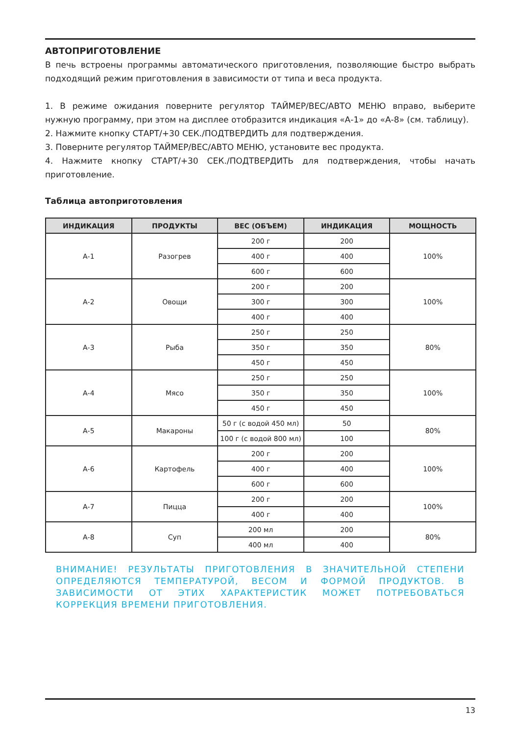АВТОПРИГОТОВЛЕНИЕ
В печь встроены программы автоматического приготовления, позволяющие быстро выбрать подходящий режим приготовления в зависимости от типа и веса продукта.
1. В режиме ожидания поверните регулятор ТАЙМЕР/ВЕС/АВТО МЕНЮ вправо, выберите нужную программу, при этом на дисплее отобразится индикация «А-1» до «А-8» (см. таблицу).
2. Нажмите кнопку СТАРТ/+30 СЕК./ПОДТВЕРДИТЬ для подтверждения.
3. Поверните регулятор ТАЙМЕР/ВЕС/АВТО МЕНЮ, установите вес продукта.
4. Нажмите кнопку СТАРТ/+30 СЕК./ПОДТВЕРДИТЬ для подтверждения, чтобы начать приготовление.
Таблица автоприготовления
| ИНДИКАЦИЯ | ПРОДУКТЫ | ВЕС (ОБЪЕМ) | ИНДИКАЦИЯ | МОЩНОСТЬ |
| --- | --- | --- | --- | --- |
| А-1 | Разогрев | 200 г | 200 | 100% |
| | | 400 г | 400 | |
| | | 600 г | 600 | |
| А-2 | Овощи | 200 г | 200 | 100% |
| | | 300 г | 300 | |
| | | 400 г | 400 | |
| А-3 | Рыба | 250 г | 250 | 80% |
| | | 350 г | 350 | |
| | | 450 г | 450 | |
| А-4 | Мясо | 250 г | 250 | 100% |
| | | 350 г | 350 | |
| | | 450 г | 450 | |
| А-5 | Макароны | 50 г (с водой 450 мл) | 50 | 80% |
| | | 100 г (с водой 800 мл) | 100 | |
| А-6 | Картофель | 200 г | 200 | 100% |
| | | 400 г | 400 | |
| | | 600 г | 600 | |
| А-7 | Пицца | 200 г | 200 | 100% |
| | | 400 г | 400 | |
| А-8 | Суп | 200 мл | 200 | 80% |
| | | 400 мл | 400 | |
ВНИМАНИЕ! РЕЗУЛЬТАТЫ ПРИГОТОВЛЕНИЯ В ЗНАЧИТЕЛЬНОЙ СТЕПЕНИ ОПРЕДЕЛЯЮТСЯ ТЕМПЕРАТУРОЙ, ВЕСОМ И ФОРМОЙ ПРОДУКТОВ. В ЗАВИСИМОСТИ ОТ ЭТИХ ХАРАКТЕРИСТИК МОЖЕТ ПОТРЕБОВАТЬСЯ КОРРЕКЦИЯ ВРЕМЕНИ ПРИГОТОВЛЕНИЯ.
13